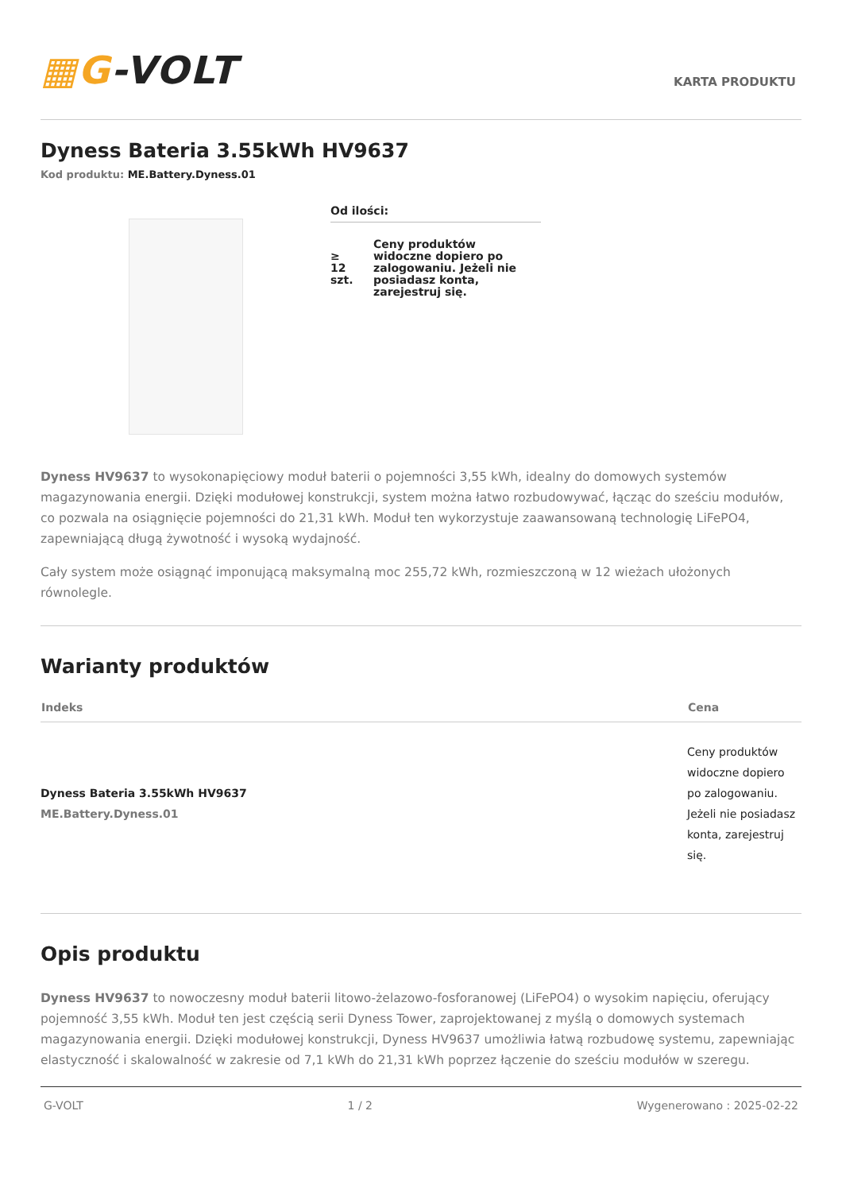▦G-VOLT
KARTA PRODUKTU
Dyness Bateria 3.55kWh HV9637
Kod produktu: ME.Battery.Dyness.01
Od ilości:
| ≥ 12 szt. | Ceny produktów widoczne dopiero po zalogowaniu. Jeżeli nie posiadasz konta, zarejestruj się. |
Dyness HV9637 to wysokonapięciowy moduł baterii o pojemności 3,55 kWh, idealny do domowych systemów magazynowania energii. Dzięki modułowej konstrukcji, system można łatwo rozbudowywać, łącząc do sześciu modułów, co pozwala na osiągnięcie pojemności do 21,31 kWh. Moduł ten wykorzystuje zaawansowaną technologię LiFePO4, zapewniającą długą żywotność i wysoką wydajność.
Cały system może osiągnąć imponującą maksymalną moc 255,72 kWh, rozmieszczoną w 12 wieżach ułożonych równolegle.
Warianty produktów
| Indeks | Cena |
| --- | --- |
| Dyness Bateria 3.55kWh HV9637 ME.Battery.Dyness.01 | Ceny produktów widoczne dopiero po zalogowaniu. Jeżeli nie posiadasz konta, zarejestruj się. |
Opis produktu
Dyness HV9637 to nowoczesny moduł baterii litowo-żelazowo-fosforanowej (LiFePO4) o wysokim napięciu, oferujący pojemność 3,55 kWh. Moduł ten jest częścią serii Dyness Tower, zaprojektowanej z myślą o domowych systemach magazynowania energii. Dzięki modułowej konstrukcji, Dyness HV9637 umożliwia łatwą rozbudowę systemu, zapewniając elastyczność i skalowalność w zakresie od 7,1 kWh do 21,31 kWh poprzez łączenie do sześciu modułów w szeregu.
G-VOLT 1 / 2 Wygenerowano : 2025-02-22